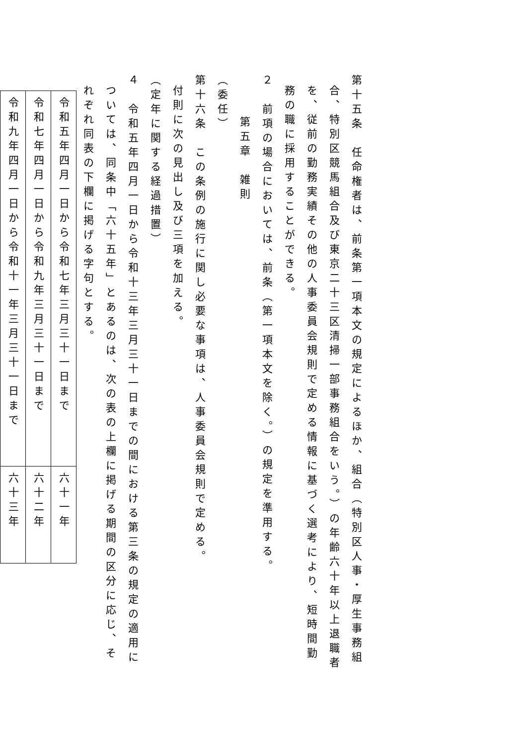第十五条　任命権者は、前条第一項本文の規定によるほか、組合（特別区人事・厚生事務組合、特別区競馬組合及び東京二十三区清掃一部事務組合をいう。）の年齢六十年以上退職者を、従前の勤務実績その他の人事委員会規則で定める情報に基づく選考により、短時間勤務の職に採用することができる。
２　前項の場合においては、前条（第一項本文を除く。）の規定を準用する。
第五章　雑則
（委任）
第十六条　この条例の施行に関し必要な事項は、人事委員会規則で定める。
付則に次の見出し及び三項を加える。
（定年に関する経過措置）
４　令和五年四月一日から令和十三年三月三十一日までの間における第三条の規定の適用については、同条中「六十五年」とあるのは、次の表の上欄に掲げる期間の区分に応じ、それぞれ同表の下欄に掲げる字句とする。
| 令和五年四月一日から令和七年三月三十一日まで | 六十一年 |
| 令和七年四月一日から令和九年三月三十一日まで | 六十二年 |
| 令和九年四月一日から令和十一年三月三十一日まで | 六十三年 |